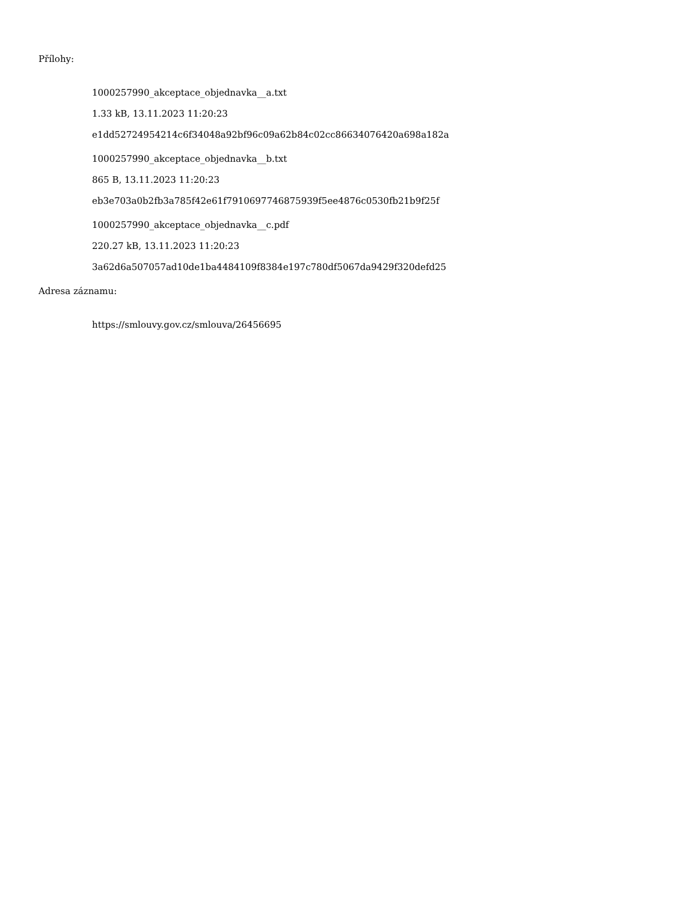Přílohy:
1000257990_akceptace_objednavka__a.txt
1.33 kB, 13.11.2023 11:20:23
e1dd52724954214c6f34048a92bf96c09a62b84c02cc86634076420a698a182a
1000257990_akceptace_objednavka__b.txt
865 B, 13.11.2023 11:20:23
eb3e703a0b2fb3a785f42e61f7910697746875939f5ee4876c0530fb21b9f25f
1000257990_akceptace_objednavka__c.pdf
220.27 kB, 13.11.2023 11:20:23
3a62d6a507057ad10de1ba4484109f8384e197c780df5067da9429f320defd25
Adresa záznamu:
https://smlouvy.gov.cz/smlouva/26456695